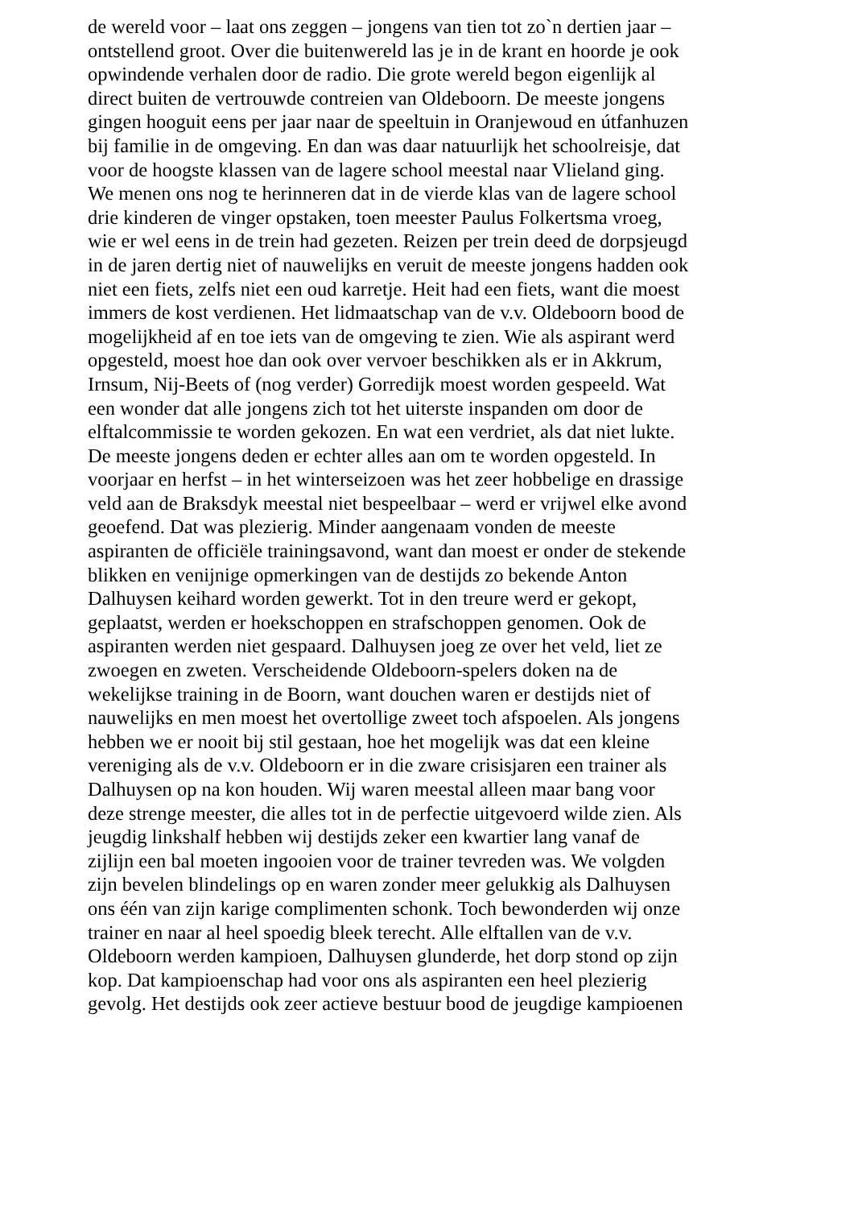de wereld voor – laat ons zeggen – jongens van tien tot zo`n dertien jaar –
ontstellend groot. Over die buitenwereld las je in de krant en hoorde je ook
opwindende verhalen door de radio. Die grote wereld begon eigenlijk al
direct buiten de vertrouwde contreien van Oldeboorn. De meeste jongens
gingen hooguit eens per jaar naar de speeltuin in Oranjewoud en útfanhuzen
bij familie in de omgeving. En dan was daar natuurlijk het schoolreisje, dat
voor de hoogste klassen van de lagere school meestal naar Vlieland ging.
We menen ons nog te herinneren dat in de vierde klas van de lagere school
drie kinderen de vinger opstaken, toen meester Paulus Folkertsma vroeg,
wie er wel eens in de trein had gezeten. Reizen per trein deed de dorpsjeugd
in de jaren dertig niet of nauwelijks en veruit de meeste jongens hadden ook
niet een fiets, zelfs niet een oud karretje. Heit had een fiets, want die moest
immers de kost verdienen. Het lidmaatschap van de v.v. Oldeboorn bood de
mogelijkheid af en toe iets van de omgeving te zien. Wie als aspirant werd
opgesteld, moest hoe dan ook over vervoer beschikken als er in Akkrum,
Irnsum, Nij-Beets of (nog verder) Gorredijk moest worden gespeeld. Wat
een wonder dat alle jongens zich tot het uiterste inspanden om door de
elftalcommissie te worden gekozen. En wat een verdriet, als dat niet lukte.
De meeste jongens deden er echter alles aan om te worden opgesteld. In
voorjaar en herfst – in het winterseizoen was het zeer hobbelige en drassige
veld aan de Braksdyk meestal niet bespeelbaar – werd er vrijwel elke avond
geoefend. Dat was plezierig. Minder aangenaam vonden de meeste
aspiranten de officiële trainingsavond, want dan moest er onder de stekende
blikken en venijnige opmerkingen van de destijds zo bekende Anton
Dalhuysen keihard worden gewerkt. Tot in den treure werd er gekopt,
geplaatst, werden er hoekschoppen en strafschoppen genomen. Ook de
aspiranten werden niet gespaard. Dalhuysen joeg ze over het veld, liet ze
zwoegen en zweten. Verscheidende Oldeboorn-spelers doken na de
wekelijkse training in de Boorn, want douchen waren er destijds niet of
nauwelijks en men moest het overtollige zweet toch afspoelen. Als jongens
hebben we er nooit bij stil gestaan, hoe het mogelijk was dat een kleine
vereniging als de v.v. Oldeboorn er in die zware crisisjaren een trainer als
Dalhuysen op na kon houden. Wij waren meestal alleen maar bang voor
deze strenge meester, die alles tot in de perfectie uitgevoerd wilde zien. Als
jeugdig linkshalf hebben wij destijds zeker een kwartier lang vanaf de
zijlijn een bal moeten ingooien voor de trainer tevreden was. We volgden
zijn bevelen blindelings op en waren zonder meer gelukkig als Dalhuysen
ons één van zijn karige complimenten schonk. Toch bewonderden wij onze
trainer en naar al heel spoedig bleek terecht. Alle elftallen van de v.v.
Oldeboorn werden kampioen, Dalhuysen glunderde, het dorp stond op zijn
kop. Dat kampioenschap had voor ons als aspiranten een heel plezierig
gevolg. Het destijds ook zeer actieve bestuur bood de jeugdige kampioenen